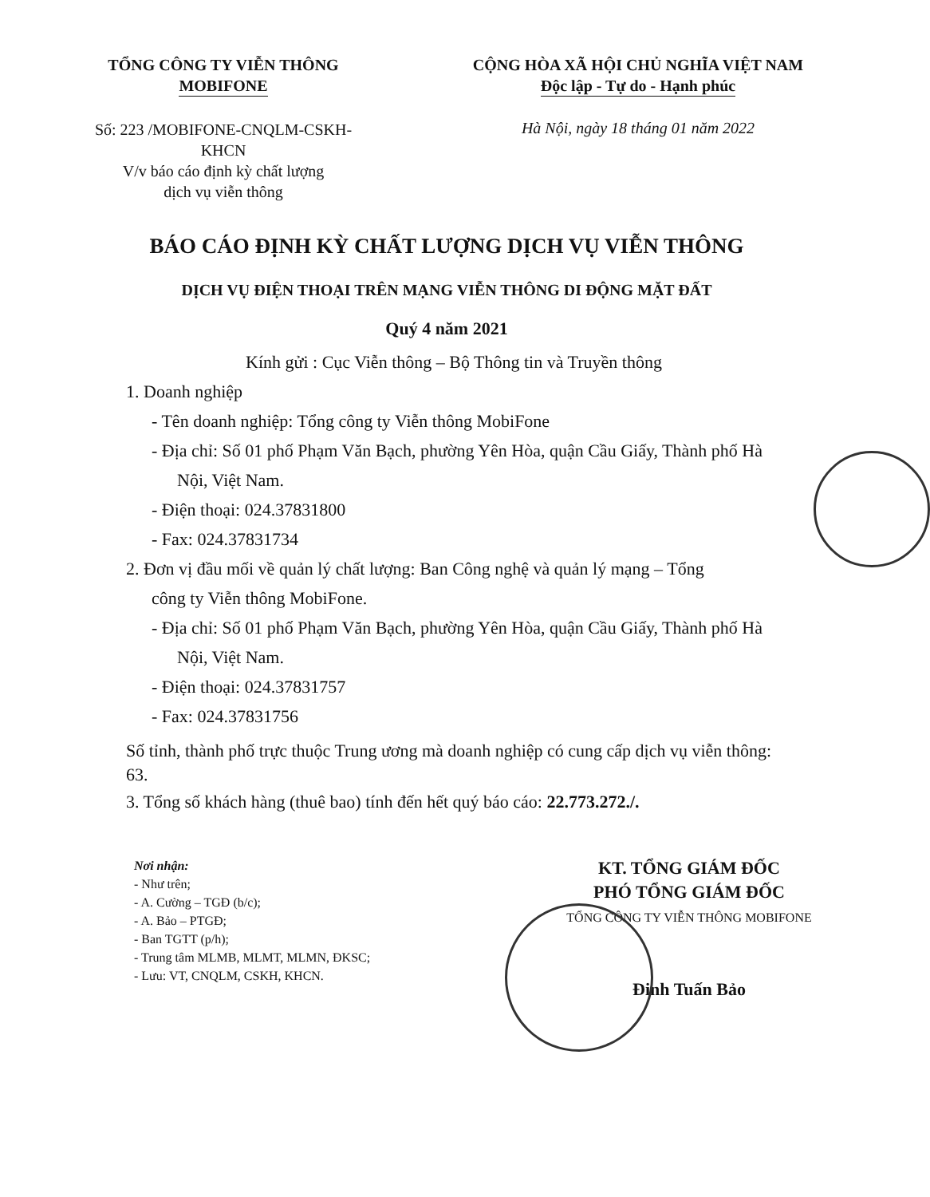TỔNG CÔNG TY VIỄN THÔNG
MOBIFONE
CỘNG HÒA XÃ HỘI CHỦ NGHĨA VIỆT NAM
Độc lập - Tự do - Hạnh phúc
Số: 223 /MOBIFONE-CNQLM-CSKH-
KHCN
V/v báo cáo định kỳ chất lượng
dịch vụ viễn thông
Hà Nội, ngày 18 tháng 01 năm 2022
BÁO CÁO ĐỊNH KỲ CHẤT LƯỢNG DỊCH VỤ VIỄN THÔNG
DỊCH VỤ ĐIỆN THOẠI TRÊN MẠNG VIỄN THÔNG DI ĐỘNG MẶT ĐẤT
Quý 4 năm 2021
Kính gửi : Cục Viễn thông – Bộ Thông tin và Truyền thông
1. Doanh nghiệp
- Tên doanh nghiệp: Tổng công ty Viễn thông MobiFone
- Địa chỉ: Số 01 phố Phạm Văn Bạch, phường Yên Hòa, quận Cầu Giấy, Thành phố Hà Nội, Việt Nam.
- Điện thoại: 024.37831800
- Fax: 024.37831734
2. Đơn vị đầu mối về quản lý chất lượng: Ban Công nghệ và quản lý mạng – Tổng
công ty Viễn thông MobiFone.
- Địa chỉ: Số 01 phố Phạm Văn Bạch, phường Yên Hòa, quận Cầu Giấy, Thành phố Hà Nội, Việt Nam.
- Điện thoại: 024.37831757
- Fax: 024.37831756
Số tỉnh, thành phố trực thuộc Trung ương mà doanh nghiệp có cung cấp dịch vụ viễn thông: 63.
3. Tổng số khách hàng (thuê bao) tính đến hết quý báo cáo: 22.773.272./.
Nơi nhận:
- Như trên;
- A. Cường – TGĐ (b/c);
- A. Bảo – PTGĐ;
- Ban TGTT (p/h);
- Trung tâm MLMB, MLMT, MLMN, ĐKSC;
- Lưu: VT, CNQLM, CSKH, KHCN.
KT. TỔNG GIÁM ĐỐC
PHÓ TỔNG GIÁM ĐỐC
TỔNG CÔNG TY VIỄN THÔNG MOBIFONE
Đinh Tuấn Bảo